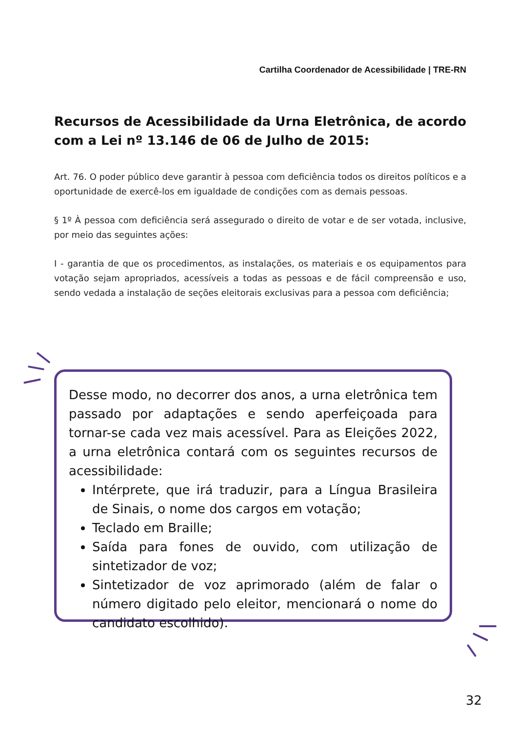Cartilha Coordenador de Acessibilidade | TRE-RN
Recursos de Acessibilidade da Urna Eletrônica, de acordo com a Lei nº 13.146 de 06 de Julho de 2015:
Art. 76. O poder público deve garantir à pessoa com deficiência todos os direitos políticos e a oportunidade de exercê-los em igualdade de condições com as demais pessoas.
§ 1º À pessoa com deficiência será assegurado o direito de votar e de ser votada, inclusive, por meio das seguintes ações:
I - garantia de que os procedimentos, as instalações, os materiais e os equipamentos para votação sejam apropriados, acessíveis a todas as pessoas e de fácil compreensão e uso, sendo vedada a instalação de seções eleitorais exclusivas para a pessoa com deficiência;
Desse modo, no decorrer dos anos, a urna eletrônica tem passado por adaptações e sendo aperfeiçoada para tornar-se cada vez mais acessível. Para as Eleições 2022, a urna eletrônica contará com os seguintes recursos de acessibilidade:
Intérprete, que irá traduzir, para a Língua Brasileira de Sinais, o nome dos cargos em votação;
Teclado em Braille;
Saída para fones de ouvido, com utilização de sintetizador de voz;
Sintetizador de voz aprimorado (além de falar o número digitado pelo eleitor, mencionará o nome do candidato escolhido).
32